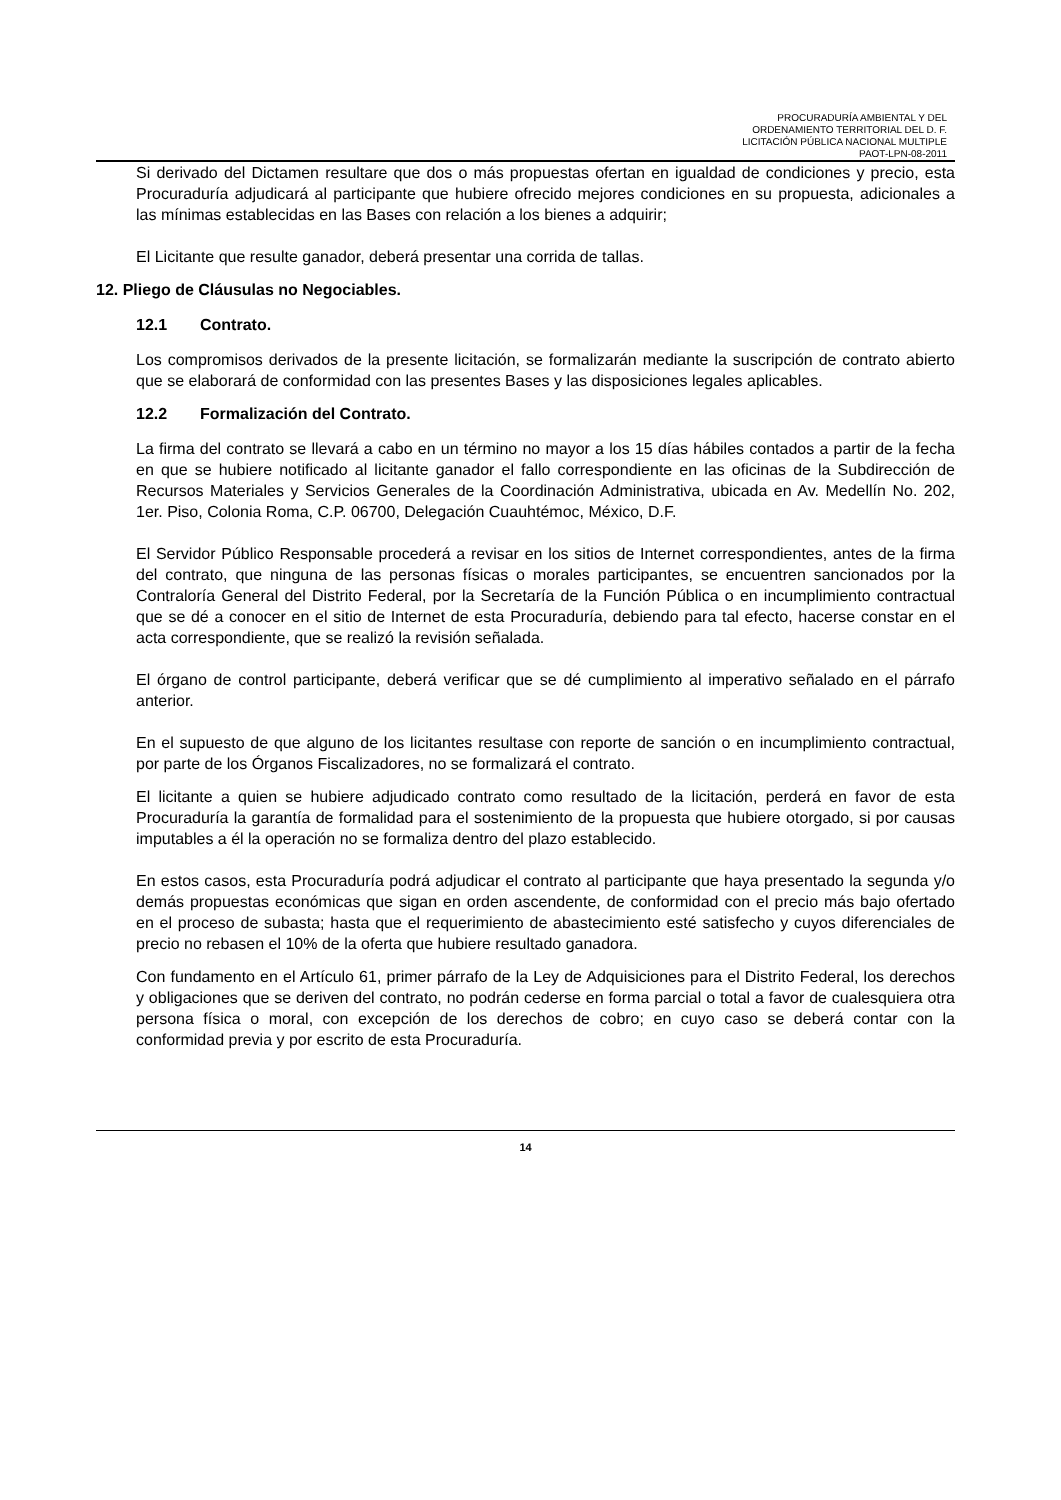PROCURADURÍA AMBIENTAL Y DEL
ORDENAMIENTO TERRITORIAL DEL D. F.
LICITACIÓN PÚBLICA NACIONAL MULTIPLE
PAOT-LPN-08-2011
Si derivado del Dictamen resultare que dos o más propuestas ofertan en igualdad de condiciones y precio, esta Procuraduría adjudicará al participante que hubiere ofrecido mejores condiciones en su propuesta, adicionales a las mínimas establecidas en las Bases con relación a los bienes a adquirir;
El Licitante que resulte ganador, deberá presentar una corrida de tallas.
12. Pliego de Cláusulas no Negociables.
12.1 Contrato.
Los compromisos derivados de la presente licitación, se formalizarán mediante la suscripción de contrato abierto que se elaborará de conformidad con las presentes Bases y las disposiciones legales aplicables.
12.2 Formalización del Contrato.
La firma del contrato se llevará a cabo en un término no mayor a los 15 días hábiles contados a partir de la fecha en que se hubiere notificado al licitante ganador el fallo correspondiente en las oficinas de la Subdirección de Recursos Materiales y Servicios Generales de la Coordinación Administrativa, ubicada en Av. Medellín No. 202, 1er. Piso, Colonia Roma, C.P. 06700, Delegación Cuauhtémoc, México, D.F.
El Servidor Público Responsable procederá a revisar en los sitios de Internet correspondientes, antes de la firma del contrato, que ninguna de las personas físicas o morales participantes, se encuentren sancionados por la Contraloría General del Distrito Federal, por la Secretaría de la Función Pública o en incumplimiento contractual que se dé a conocer en el sitio de Internet de esta Procuraduría, debiendo para tal efecto, hacerse constar en el acta correspondiente, que se realizó la revisión señalada.
El órgano de control participante, deberá verificar que se dé cumplimiento al imperativo señalado en el párrafo anterior.
En el supuesto de que alguno de los licitantes resultase con reporte de sanción o en incumplimiento contractual, por parte de los Órganos Fiscalizadores, no se formalizará el contrato.
El licitante a quien se hubiere adjudicado contrato como resultado de la licitación, perderá en favor de esta Procuraduría la garantía de formalidad para el sostenimiento de la propuesta que hubiere otorgado, si por causas imputables a él la operación no se formaliza dentro del plazo establecido.
En estos casos, esta Procuraduría podrá adjudicar el contrato al participante que haya presentado la segunda y/o demás propuestas económicas que sigan en orden ascendente, de conformidad con el precio más bajo ofertado en el proceso de subasta; hasta que el requerimiento de abastecimiento esté satisfecho y cuyos diferenciales de precio no rebasen el 10% de la oferta que hubiere resultado ganadora.
Con fundamento en el Artículo 61, primer párrafo de la Ley de Adquisiciones para el Distrito Federal, los derechos y obligaciones que se deriven del contrato, no podrán cederse en forma parcial o total a favor de cualesquiera otra persona física o moral, con excepción de los derechos de cobro; en cuyo caso se deberá contar con la conformidad previa y por escrito de esta Procuraduría.
14